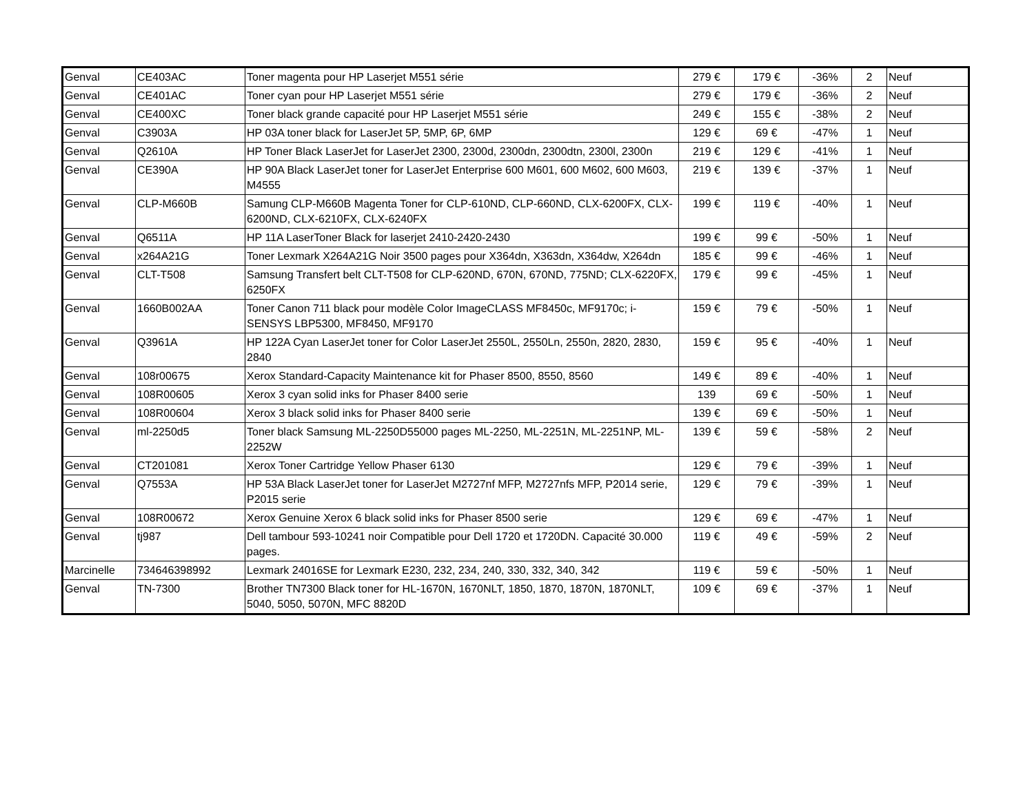| Genval | CE403AC | Toner magenta pour HP Laserjet M551 série | 279 € | 179 € | -36% | 2 | Neuf |
| Genval | CE401AC | Toner cyan pour HP Laserjet M551 série | 279 € | 179 € | -36% | 2 | Neuf |
| Genval | CE400XC | Toner black grande capacité pour HP Laserjet M551 série | 249 € | 155 € | -38% | 2 | Neuf |
| Genval | C3903A | HP 03A toner black for LaserJet 5P, 5MP, 6P, 6MP | 129 € | 69 € | -47% | 1 | Neuf |
| Genval | Q2610A | HP Toner Black LaserJet for LaserJet 2300, 2300d, 2300dn, 2300dtn, 2300l, 2300n | 219 € | 129 € | -41% | 1 | Neuf |
| Genval | CE390A | HP 90A Black LaserJet toner for LaserJet Enterprise 600 M601, 600 M602, 600 M603, M4555 | 219 € | 139 € | -37% | 1 | Neuf |
| Genval | CLP-M660B | Samung CLP-M660B Magenta Toner for CLP-610ND, CLP-660ND, CLX-6200FX, CLX-6200ND, CLX-6210FX, CLX-6240FX | 199 € | 119 € | -40% | 1 | Neuf |
| Genval | Q6511A | HP 11A LaserToner Black for laserjet 2410-2420-2430 | 199 € | 99 € | -50% | 1 | Neuf |
| Genval | x264A21G | Toner Lexmark X264A21G Noir 3500 pages pour X364dn, X363dn, X364dw, X264dn | 185 € | 99 € | -46% | 1 | Neuf |
| Genval | CLT-T508 | Samsung Transfert belt CLT-T508 for CLP-620ND, 670N, 670ND, 775ND; CLX-6220FX, 6250FX | 179 € | 99 € | -45% | 1 | Neuf |
| Genval | 1660B002AA | Toner Canon 711 black pour modèle Color ImageCLASS MF8450c, MF9170c; i-SENSYS LBP5300, MF8450, MF9170 | 159 € | 79 € | -50% | 1 | Neuf |
| Genval | Q3961A | HP 122A Cyan LaserJet toner for Color LaserJet 2550L, 2550Ln, 2550n, 2820, 2830, 2840 | 159 € | 95 € | -40% | 1 | Neuf |
| Genval | 108r00675 | Xerox Standard-Capacity Maintenance kit for Phaser 8500, 8550, 8560 | 149 € | 89 € | -40% | 1 | Neuf |
| Genval | 108R00605 | Xerox 3 cyan solid inks for Phaser 8400 serie | 139 | 69 € | -50% | 1 | Neuf |
| Genval | 108R00604 | Xerox 3 black solid inks for Phaser 8400 serie | 139 € | 69 € | -50% | 1 | Neuf |
| Genval | ml-2250d5 | Toner black Samsung ML-2250D55000 pages ML-2250, ML-2251N, ML-2251NP, ML-2252W | 139 € | 59 € | -58% | 2 | Neuf |
| Genval | CT201081 | Xerox Toner Cartridge Yellow Phaser 6130 | 129 € | 79 € | -39% | 1 | Neuf |
| Genval | Q7553A | HP 53A Black LaserJet toner for LaserJet M2727nf MFP, M2727nfs MFP, P2014 serie, P2015 serie | 129 € | 79 € | -39% | 1 | Neuf |
| Genval | 108R00672 | Xerox Genuine Xerox 6 black solid inks for Phaser 8500 serie | 129 € | 69 € | -47% | 1 | Neuf |
| Genval | tj987 | Dell tambour 593-10241 noir Compatible pour Dell 1720 et 1720DN. Capacité 30.000 pages. | 119 € | 49 € | -59% | 2 | Neuf |
| Marcinelle | 734646398992 | Lexmark 24016SE for Lexmark E230, 232, 234, 240, 330, 332, 340, 342 | 119 € | 59 € | -50% | 1 | Neuf |
| Genval | TN-7300 | Brother TN7300 Black toner for HL-1670N, 1670NLT, 1850, 1870, 1870N, 1870NLT, 5040, 5050, 5070N, MFC 8820D | 109 € | 69 € | -37% | 1 | Neuf |